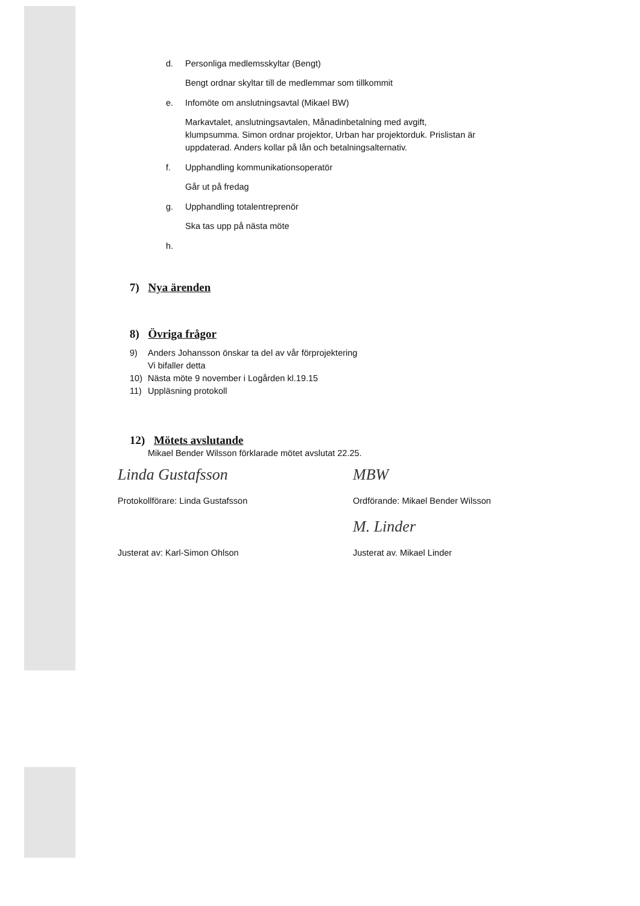d. Personliga medlemsskyltar (Bengt)
Bengt ordnar skyltar till de medlemmar som tillkommit
e. Infomöte om anslutningsavtal (Mikael BW)
Markavtalet, anslutningsavtalen, Månadinbetalning med avgift,
klumpsumma. Simon ordnar projektor, Urban har projektorduk. Prislistan är
uppdaterad. Anders kollar på lån och betalningsalternativ.
f. Upphandling kommunikationsoperatör
Går ut på fredag
g. Upphandling totalentreprenör
Ska tas upp på nästa möte
h.
7) Nya ärenden
8) Övriga frågor
9) Anders Johansson önskar ta del av vår förprojektering
Vi bifaller detta
10) Nästa möte 9 november i Logården kl.19.15
11) Uppläsning protokoll
12) Mötets avslutande
Mikael Bender Wilsson förklarade mötet avslutat 22.25.
Linda Gustafsson
Protokollförare: Linda Gustafsson
MBW
Ordförande: Mikael Bender Wilsson
Justerat av: Karl-Simon Ohlson
M. Linder
Justerat av. Mikael Linder